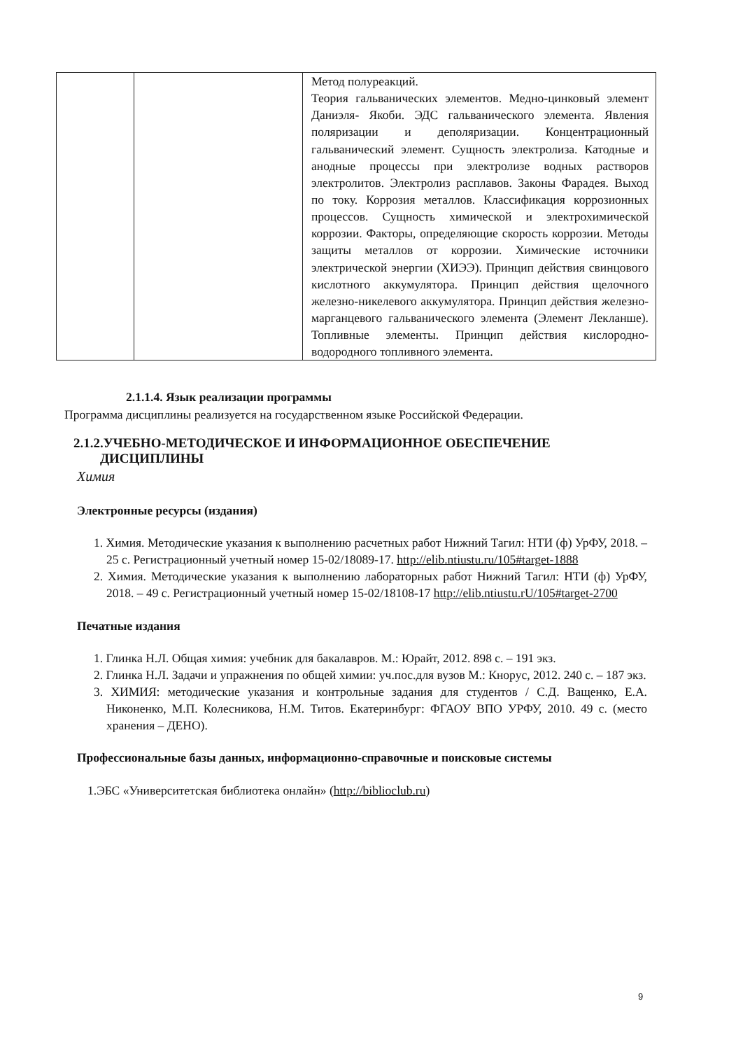| | | Метод полуреакций. Теория гальванических элементов. Медно-цинковый элемент Даниэля- Якоби. ЭДС гальванического элемента. Явления поляризации и деполяризации. Концентрационный гальванический элемент. Сущность электролиза. Катодные и анодные процессы при электролизе водных растворов электролитов. Электролиз расплавов. Законы Фарадея. Выход по току. Коррозия металлов. Классификация коррозионных процессов. Сущность химической и электрохимической коррозии. Факторы, определяющие скорость коррозии. Методы защиты металлов от коррозии. Химические источники электрической энергии (ХИЭЭ). Принцип действия свинцового кислотного аккумулятора. Принцип действия щелочного железно-никелевого аккумулятора. Принцип действия железно-марганцевого гальванического элемента (Элемент Лекланше). Топливные элементы. Принцип действия кислородно- водородного топливного элемента. |
2.1.1.4. Язык реализации программы
Программа дисциплины реализуется на государственном языке Российской Федерации.
2.1.2.УЧЕБНО-МЕТОДИЧЕСКОЕ И ИНФОРМАЦИОННОЕ ОБЕСПЕЧЕНИЕ
ДИСЦИПЛИНЫ
Химия
Электронные ресурсы (издания)
1. Химия. Методические указания к выполнению расчетных работ Нижний Тагил: НТИ (ф) УрФУ, 2018. – 25 с. Регистрационный учетный номер 15-02/18089-17. http://elib.ntiustu.ru/105#target-1888
2. Химия. Методические указания к выполнению лабораторных работ Нижний Тагил: НТИ (ф) УрФУ, 2018. – 49 с. Регистрационный учетный номер 15-02/18108-17 http://elib.ntiustu.rU/105#target-2700
Печатные издания
1. Глинка Н.Л. Общая химия: учебник для бакалавров. М.: Юрайт, 2012. 898 с. – 191 экз.
2. Глинка Н.Л. Задачи и упражнения по общей химии: уч.пос.для вузов М.: Кнорус, 2012. 240 с. – 187 экз.
3. ХИМИЯ: методические указания и контрольные задания для студентов / С.Д. Ващенко, Е.А. Никоненко, М.П. Колесникова, Н.М. Титов. Екатеринбург: ФГАОУ ВПО УРФУ, 2010. 49 с. (место хранения – ДЕНО).
Профессиональные базы данных, информационно-справочные и поисковые системы
1.ЭБС «Университетская библиотека онлайн» (http://biblioclub.ru)
9